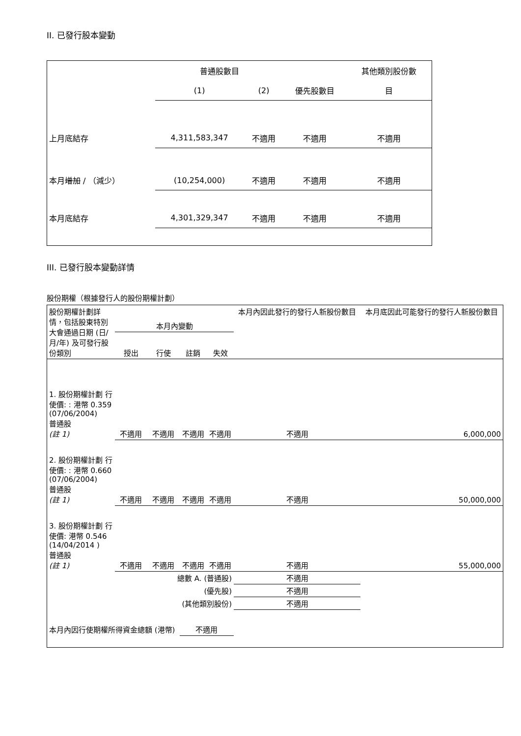II. 已發行股本變動
| | 普通股數目 | | | 其他類別股份數 |
| | (1) | (2) | 優先股數目 | 目 |
| 上月底結存 | 4,311,583,347 | 不適用 | 不適用 | 不適用 |
| 本月 增加 / （減少） | (10,254,000) | 不適用 | 不適用 | 不適用 |
| 本月底結存 | 4,301,329,347 | 不適用 | 不適用 | 不適用 |
III. 已發行股本變動詳情
股份期權（根據發行人的股份期權計劃）
| 股份期權計劃詳情，包括股東特別大會通過日期 (日/月/年) 及可發行股份類別 | 本月內變動 | | | | 本月內因此發行的發行人新股份數目 | 本月底因此可能發行的發行人新股份數目 |
| | 授出 | 行使 | 註銷 | 失效 | | |
| 1. 股份期權計劃 行使價: : 港幣 0.359 (07/06/2004) 普通股 (註 1) | 不適用 | 不適用 | 不適用 | 不適用 | 不適用 | 6,000,000 |
| 2. 股份期權計劃 行使價: : 港幣 0.660 (07/06/2004) 普通股 (註 1) | 不適用 | 不適用 | 不適用 | 不適用 | 不適用 | 50,000,000 |
| 3. 股份期權計劃 行使價: 港幣 0.546 (14/04/2014 ) 普通股 (註 1) | 不適用 | 不適用 | 不適用 | 不適用 | 不適用 | 55,000,000 |
| 總數 A. (普通股) | | | | | 不適用 | |
| (優先股) | | | | | 不適用 | |
| (其他類別股份) | | | | | 不適用 | |
| 本月內因行使期權所得資金總額 (港幣) | | | 不適用 | | | |